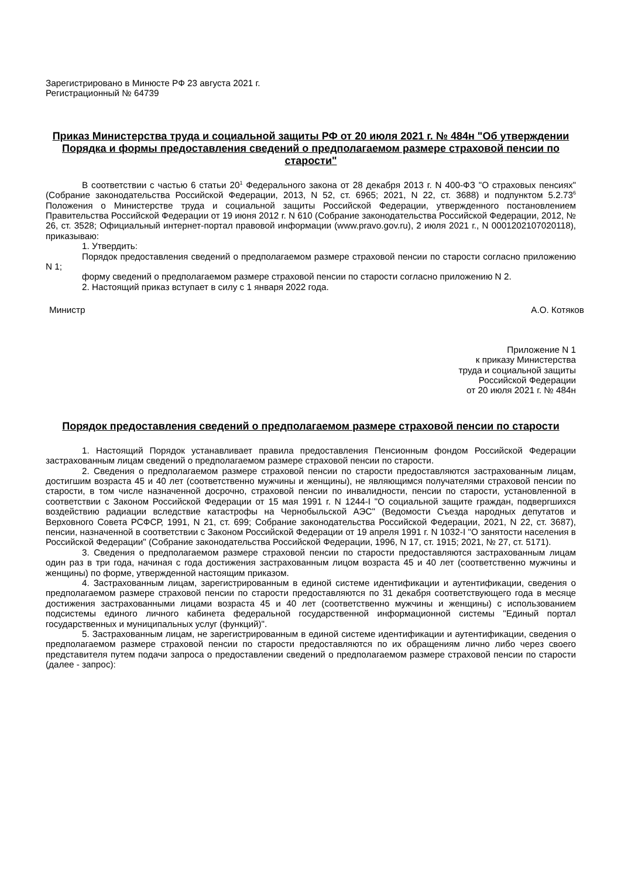Зарегистрировано в Минюсте РФ 23 августа 2021 г.
Регистрационный № 64739
Приказ Министерства труда и социальной защиты РФ от 20 июля 2021 г. № 484н "Об утверждении Порядка и формы предоставления сведений о предполагаемом размере страховой пенсии по старости"
В соответствии с частью 6 статьи 20<sup>1</sup> Федерального закона от 28 декабря 2013 г. N 400-ФЗ "О страховых пенсиях" (Собрание законодательства Российской Федерации, 2013, N 52, ст. 6965; 2021, N 22, ст. 3688) и подпунктом 5.2.73<sup>6</sup> Положения о Министерстве труда и социальной защиты Российской Федерации, утвержденного постановлением Правительства Российской Федерации от 19 июня 2012 г. N 610 (Собрание законодательства Российской Федерации, 2012, № 26, ст. 3528; Официальный интернет-портал правовой информации (www.pravo.gov.ru), 2 июля 2021 г., N 0001202107020118), приказываю:
1. Утвердить:
Порядок предоставления сведений о предполагаемом размере страховой пенсии по старости согласно приложению N 1;
форму сведений о предполагаемом размере страховой пенсии по старости согласно приложению N 2.
2. Настоящий приказ вступает в силу с 1 января 2022 года.
Министр А.О. Котяков
Приложение N 1
к приказу Министерства
труда и социальной защиты
Российской Федерации
от 20 июля 2021 г. № 484н
Порядок предоставления сведений о предполагаемом размере страховой пенсии по старости
1. Настоящий Порядок устанавливает правила предоставления Пенсионным фондом Российской Федерации застрахованным лицам сведений о предполагаемом размере страховой пенсии по старости.
2. Сведения о предполагаемом размере страховой пенсии по старости предоставляются застрахованным лицам, достигшим возраста 45 и 40 лет (соответственно мужчины и женщины), не являющимся получателями страховой пенсии по старости, в том числе назначенной досрочно, страховой пенсии по инвалидности, пенсии по старости, установленной в соответствии с Законом Российской Федерации от 15 мая 1991 г. N 1244-I "О социальной защите граждан, подвергшихся воздействию радиации вследствие катастрофы на Чернобыльской АЭС" (Ведомости Съезда народных депутатов и Верховного Совета РСФСР, 1991, N 21, ст. 699; Собрание законодательства Российской Федерации, 2021, N 22, ст. 3687), пенсии, назначенной в соответствии с Законом Российской Федерации от 19 апреля 1991 г. N 1032-I "О занятости населения в Российской Федерации" (Собрание законодательства Российской Федерации, 1996, N 17, ст. 1915; 2021, № 27, ст. 5171).
3. Сведения о предполагаемом размере страховой пенсии по старости предоставляются застрахованным лицам один раз в три года, начиная с года достижения застрахованным лицом возраста 45 и 40 лет (соответственно мужчины и женщины) по форме, утвержденной настоящим приказом.
4. Застрахованным лицам, зарегистрированным в единой системе идентификации и аутентификации, сведения о предполагаемом размере страховой пенсии по старости предоставляются по 31 декабря соответствующего года в месяце достижения застрахованными лицами возраста 45 и 40 лет (соответственно мужчины и женщины) с использованием подсистемы единого личного кабинета федеральной государственной информационной системы "Единый портал государственных и муниципальных услуг (функций)".
5. Застрахованным лицам, не зарегистрированным в единой системе идентификации и аутентификации, сведения о предполагаемом размере страховой пенсии по старости предоставляются по их обращениям лично либо через своего представителя путем подачи запроса о предоставлении сведений о предполагаемом размере страховой пенсии по старости (далее - запрос):